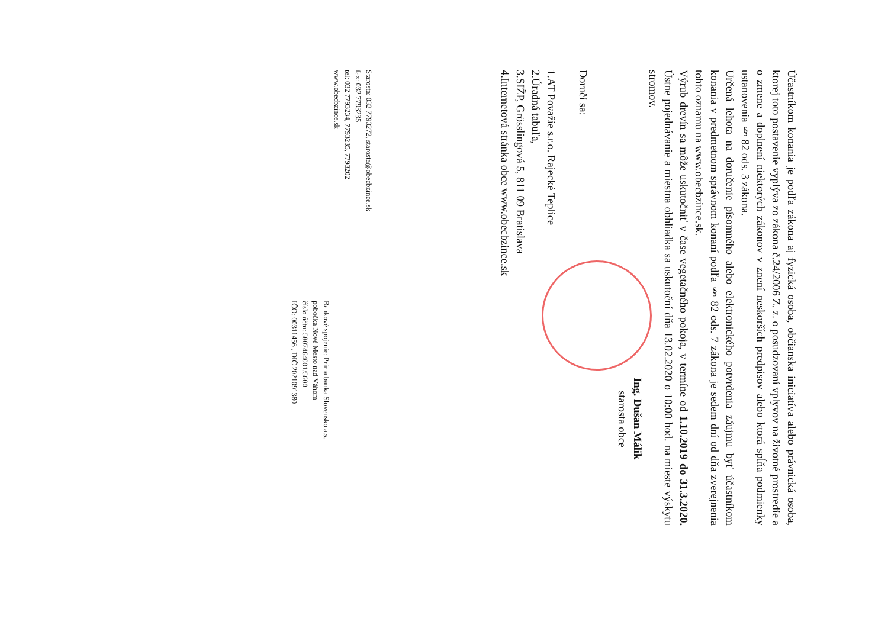Účastníkom konania je podľa zákona aj fyzická osoba, občianska iniciatíva alebo právnická osoba, ktorej toto postavenie vyplýva zo zákona č.24/2006 Z. z. o posudzovaní vplyvov na životné prostredie a o zmene a doplnení niektorých zákonov v znení neskorších predpisov alebo ktorá spĺňa podmienky ustanovenia § 82 ods. 3 zákona.
Určená lehota na doručenie písomného alebo elektronického potvrdenia záujmu byť účastníkom konania v predmetnom správnom konaní podľa § 82 ods. 7 zákona je sedem dní od dňa zverejnenia tohto oznamu na www.obecbzince.sk.
Výrub drevín sa môže uskutočniť v čase vegetačného pokoja, v termíne od 1.10.2019 do 31.3.2020. Ústne pojednávanie a miestna obhliadka sa uskutoční dňa 13.02.2020 o 10:00 hod. na mieste výskytu stromov.
Ing. Dušan Málik
starosta obce
Doručí sa:
1.AT Považie s.r.o. Rajecké Teplice
2.Úradná tabuľa,
3.SIŽP, Grösslingová 5, 811 09 Bratislava
4.Internetová stránka obce www.obecbzince.sk
Starosta: 032 7793272, starosta@obecbzince.sk
fax: 032 7793235
tel: 032 7793234, 7793235, 7793202
www.obecbzince.sk
Bankové spojenie: Prima banka Slovensko a.s.
pobočka Nové Mesto nad Váhom
číslo účtu: 5807464001/5600
IČO: 00311456 , DIČ 2021091380